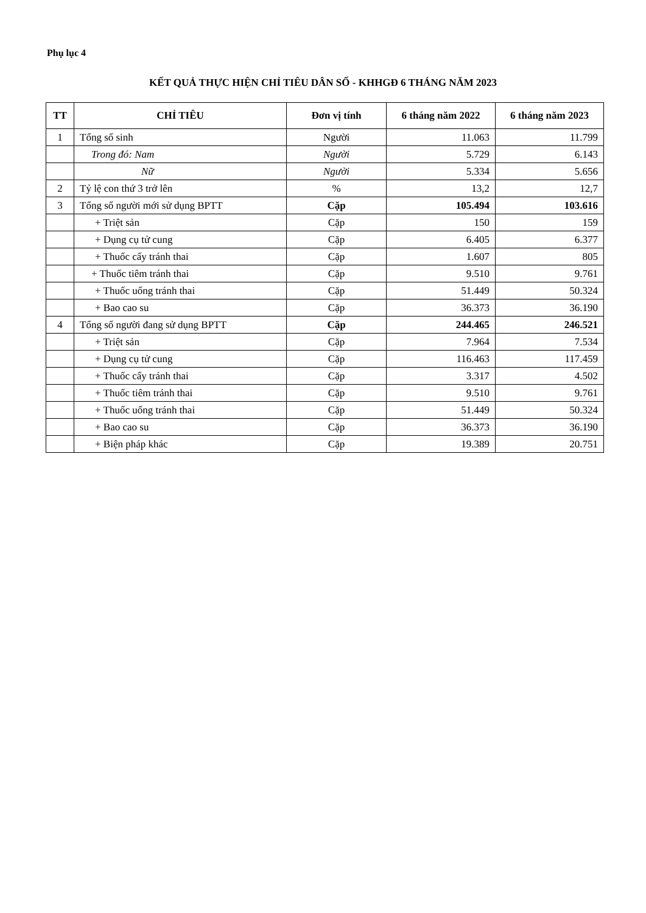Phụ lục 4
KẾT QUẢ THỰC HIỆN CHỈ TIÊU DÂN SỐ - KHHGĐ 6 THÁNG NĂM 2023
| TT | CHỈ TIÊU | Đơn vị tính | 6 tháng năm 2022 | 6 tháng năm 2023 |
| --- | --- | --- | --- | --- |
| 1 | Tổng số sinh | Người | 11.063 | 11.799 |
| | Trong đó: Nam | Người | 5.729 | 6.143 |
| | Nữ | Người | 5.334 | 5.656 |
| 2 | Tỷ lệ con thứ 3 trở lên | % | 13,2 | 12,7 |
| 3 | Tổng số người mới sử dụng BPTT | Cặp | 105.494 | 103.616 |
| | + Triệt sản | Cặp | 150 | 159 |
| | + Dụng cụ tử cung | Cặp | 6.405 | 6.377 |
| | + Thuốc cấy tránh thai | Cặp | 1.607 | 805 |
| | + Thuốc tiêm tránh thai | Cặp | 9.510 | 9.761 |
| | + Thuốc uống tránh thai | Cặp | 51.449 | 50.324 |
| | + Bao cao su | Cặp | 36.373 | 36.190 |
| 4 | Tổng số người đang sử dụng BPTT | Cặp | 244.465 | 246.521 |
| | + Triệt sản | Cặp | 7.964 | 7.534 |
| | + Dụng cụ tử cung | Cặp | 116.463 | 117.459 |
| | + Thuốc cấy tránh thai | Cặp | 3.317 | 4.502 |
| | + Thuốc tiêm tránh thai | Cặp | 9.510 | 9.761 |
| | + Thuốc uống tránh thai | Cặp | 51.449 | 50.324 |
| | + Bao cao su | Cặp | 36.373 | 36.190 |
| | + Biện pháp khác | Cặp | 19.389 | 20.751 |